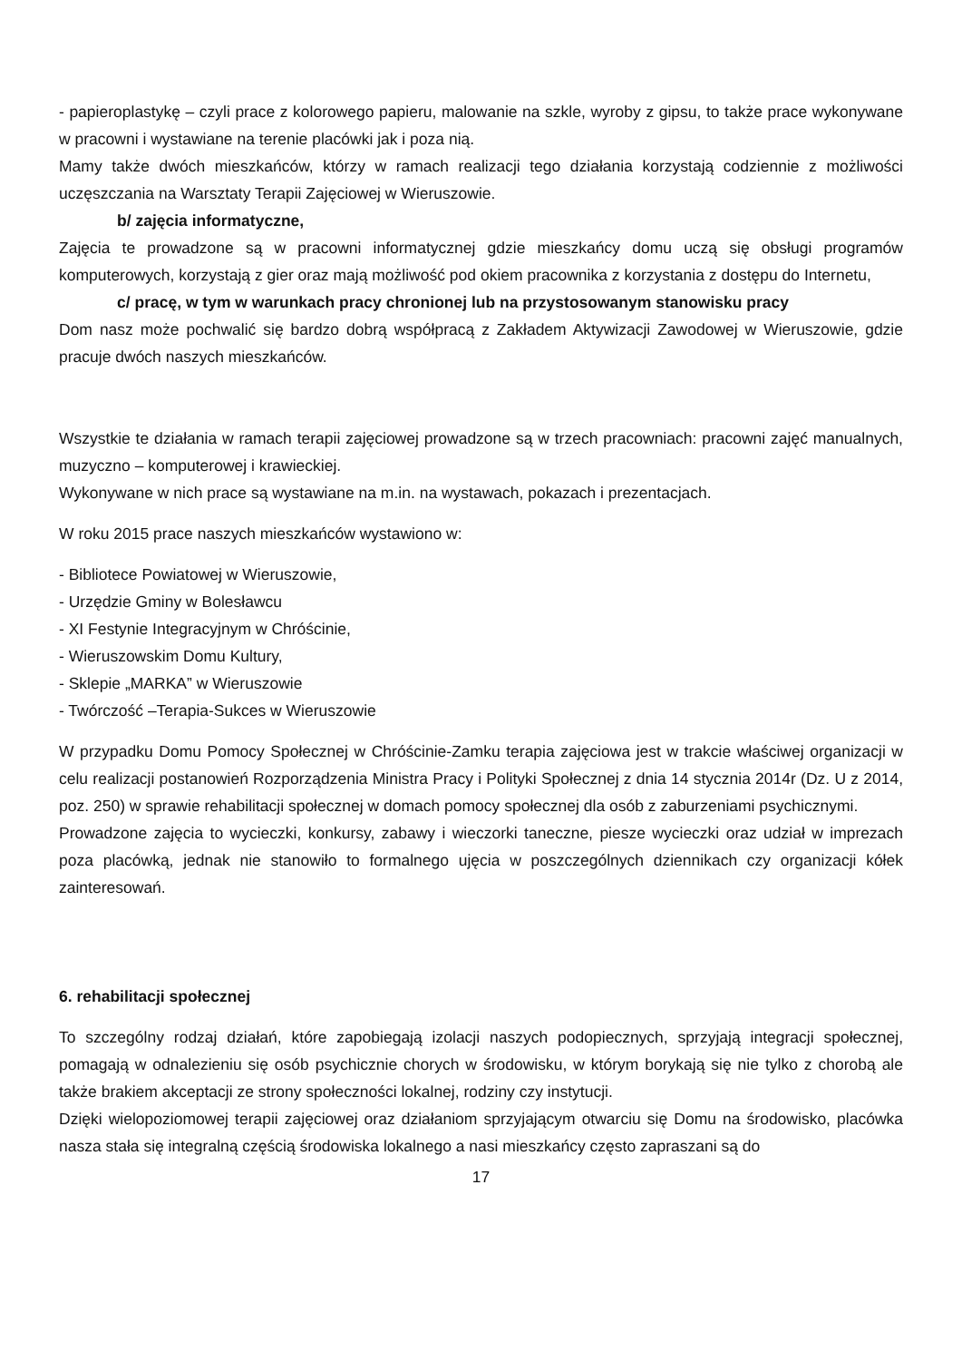- papieroplastykę – czyli prace z kolorowego papieru, malowanie na szkle, wyroby z gipsu, to także prace wykonywane w pracowni i wystawiane na terenie placówki jak i poza nią.
Mamy także dwóch mieszkańców, którzy w ramach realizacji tego działania korzystają codziennie z możliwości uczęszczania na Warsztaty Terapii Zajęciowej w Wieruszowie.
b/ zajęcia informatyczne,
Zajęcia te prowadzone są w pracowni informatycznej gdzie mieszkańcy domu uczą się obsługi programów komputerowych, korzystają z gier oraz mają możliwość pod okiem pracownika z korzystania z dostępu do Internetu,
c/ pracę, w tym w warunkach pracy chronionej lub na przystosowanym stanowisku pracy
Dom nasz może pochwalić się bardzo dobrą współpracą z Zakładem Aktywizacji Zawodowej w Wieruszowie, gdzie pracuje dwóch naszych mieszkańców.
Wszystkie te działania w ramach terapii zajęciowej prowadzone są w trzech pracowniach: pracowni zajęć manualnych, muzyczno – komputerowej i krawieckiej.
Wykonywane w nich prace są wystawiane na m.in. na wystawach, pokazach i prezentacjach.
W roku 2015 prace naszych mieszkańców wystawiono w:
- Bibliotece Powiatowej w Wieruszowie,
- Urzędzie Gminy w Bolesławcu
- XI Festynie Integracyjnym w Chróścinie,
- Wieruszowskim Domu Kultury,
- Sklepie „MARKA” w Wieruszowie
- Twórczość –Terapia-Sukces w Wieruszowie
W przypadku Domu Pomocy Społecznej w Chróścinie-Zamku terapia zajęciowa jest w trakcie właściwej organizacji w celu realizacji postanowień Rozporządzenia Ministra Pracy i Polityki Społecznej z dnia 14 stycznia 2014r (Dz. U z 2014, poz. 250) w sprawie rehabilitacji społecznej w domach pomocy społecznej dla osób z zaburzeniami psychicznymi.
Prowadzone zajęcia to wycieczki, konkursy, zabawy i wieczorki taneczne, piesze wycieczki oraz udział w imprezach poza placówką, jednak nie stanowiło to formalnego ujęcia w poszczególnych dziennikach czy organizacji kółek zainteresowań.
6. rehabilitacji społecznej
To szczególny rodzaj działań, które zapobiegają izolacji naszych podopiecznych, sprzyjają integracji społecznej, pomagają w odnalezieniu się osób psychicznie chorych w środowisku, w którym borykają się nie tylko z chorobą ale także brakiem akceptacji ze strony społeczności lokalnej, rodziny czy instytucji.
Dzięki wielopoziomowej terapii zajęciowej oraz działaniom sprzyjającym otwarciu się Domu na środowisko, placówka nasza stała się integralną częścią środowiska lokalnego a nasi mieszkańcy często zapraszani są do
17